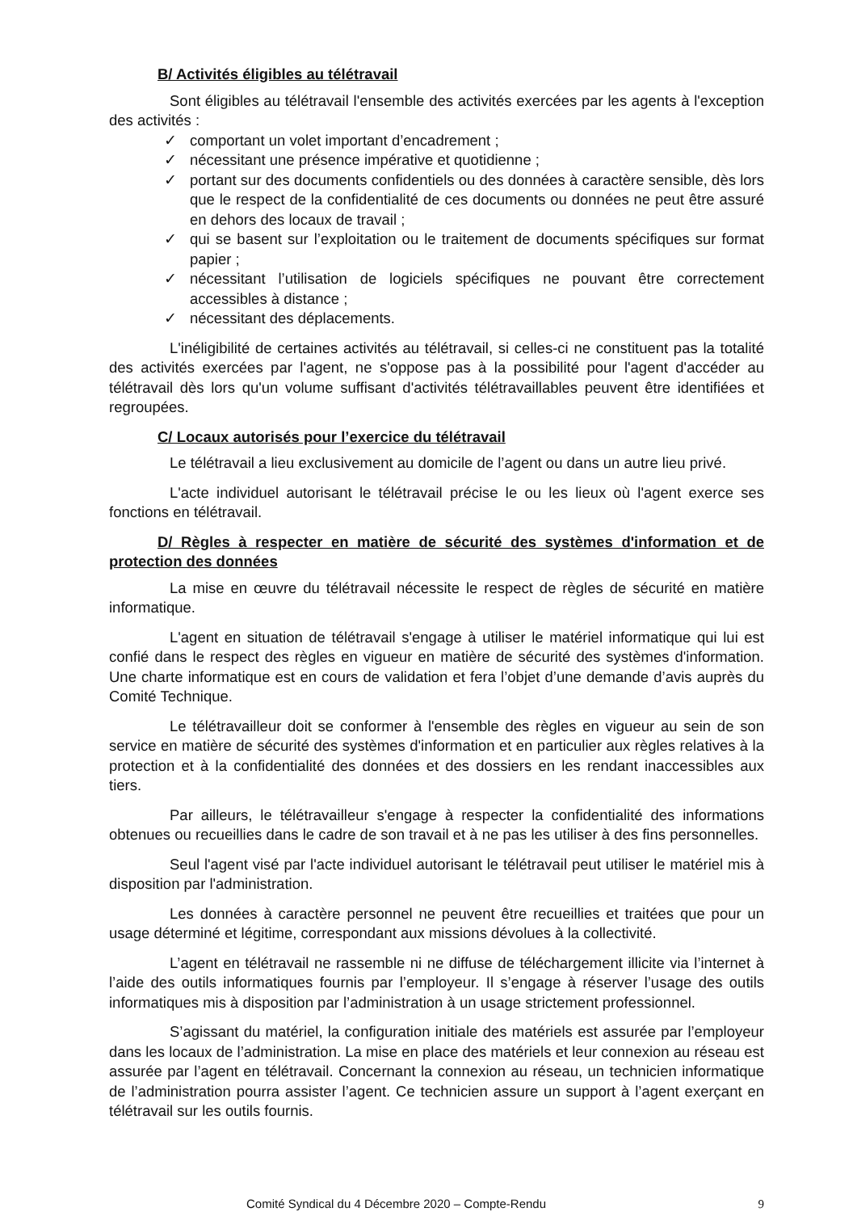B/ Activités éligibles au télétravail
Sont éligibles au télétravail l'ensemble des activités exercées par les agents à l'exception des activités :
✓ comportant un volet important d’encadrement ;
✓ nécessitant une présence impérative et quotidienne ;
✓ portant sur des documents confidentiels ou des données à caractère sensible, dès lors que le respect de la confidentialité de ces documents ou données ne peut être assuré en dehors des locaux de travail ;
✓ qui se basent sur l’exploitation ou le traitement de documents spécifiques sur format papier ;
✓ nécessitant l’utilisation de logiciels spécifiques ne pouvant être correctement accessibles à distance ;
✓ nécessitant des déplacements.
L'inéligibilité de certaines activités au télétravail, si celles-ci ne constituent pas la totalité des activités exercées par l'agent, ne s'oppose pas à la possibilité pour l'agent d'accéder au télétravail dès lors qu'un volume suffisant d'activités télétravaillables peuvent être identifiées et regroupées.
C/ Locaux autorisés pour l’exercice du télétravail
Le télétravail a lieu exclusivement au domicile de l’agent ou dans un autre lieu privé.
L'acte individuel autorisant le télétravail précise le ou les lieux où l'agent exerce ses fonctions en télétravail.
D/ Règles à respecter en matière de sécurité des systèmes d'information et de protection des données
La mise en œuvre du télétravail nécessite le respect de règles de sécurité en matière informatique.
L'agent en situation de télétravail s'engage à utiliser le matériel informatique qui lui est confié dans le respect des règles en vigueur en matière de sécurité des systèmes d'information. Une charte informatique est en cours de validation et fera l’objet d’une demande d’avis auprès du Comité Technique.
Le télétravailleur doit se conformer à l'ensemble des règles en vigueur au sein de son service en matière de sécurité des systèmes d'information et en particulier aux règles relatives à la protection et à la confidentialité des données et des dossiers en les rendant inaccessibles aux tiers.
Par ailleurs, le télétravailleur s'engage à respecter la confidentialité des informations obtenues ou recueillies dans le cadre de son travail et à ne pas les utiliser à des fins personnelles.
Seul l'agent visé par l'acte individuel autorisant le télétravail peut utiliser le matériel mis à disposition par l'administration.
Les données à caractère personnel ne peuvent être recueillies et traitées que pour un usage déterminé et légitime, correspondant aux missions dévolues à la collectivité.
L’agent en télétravail ne rassemble ni ne diffuse de téléchargement illicite via l’internet à l’aide des outils informatiques fournis par l’employeur. Il s’engage à réserver l’usage des outils informatiques mis à disposition par l’administration à un usage strictement professionnel.
S’agissant du matériel, la configuration initiale des matériels est assurée par l’employeur dans les locaux de l’administration. La mise en place des matériels et leur connexion au réseau est assurée par l’agent en télétravail. Concernant la connexion au réseau, un technicien informatique de l’administration pourra assister l’agent. Ce technicien assure un support à l’agent exerçant en télétravail sur les outils fournis.
Comité Syndical du 4 Décembre 2020 – Compte-Rendu 9